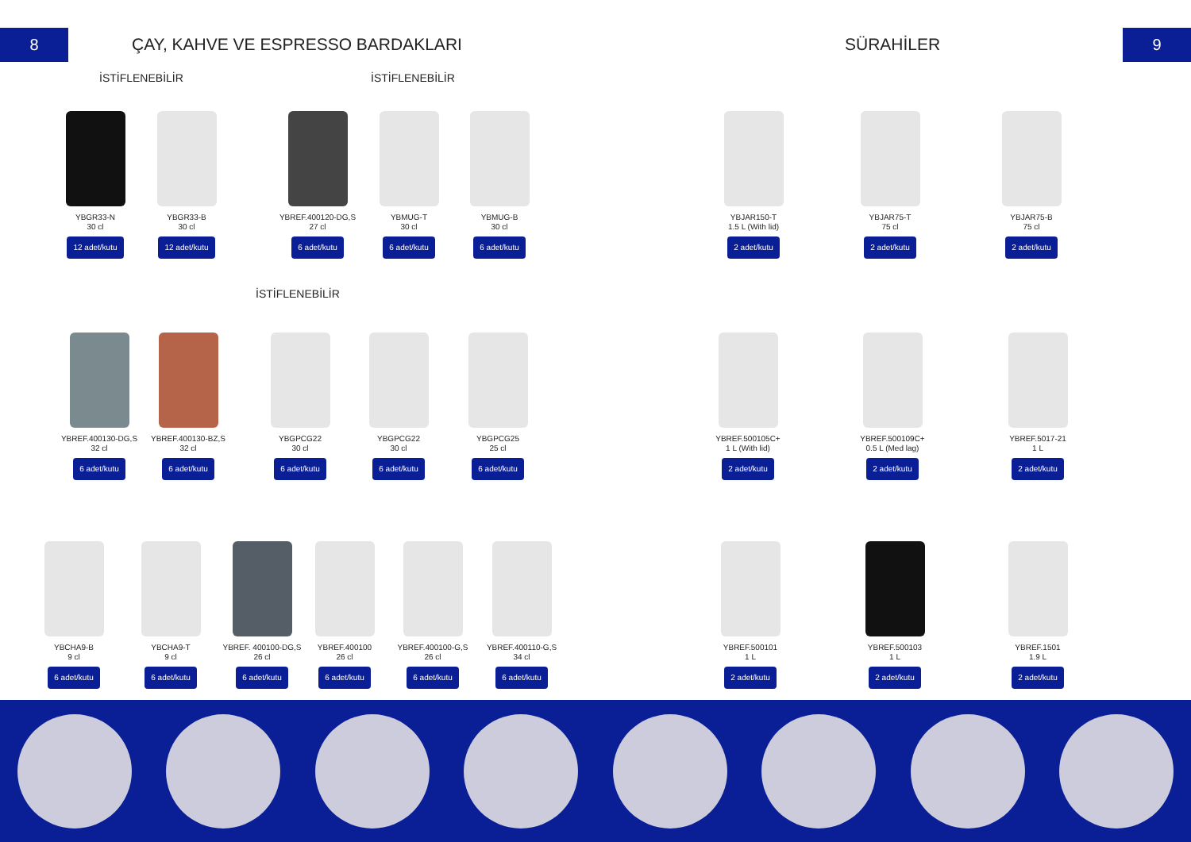8
ÇAY, KAHVE VE ESPRESSO BARDAKLARI
SÜRAHİLER 9
İSTİFLENEBİLİR İSTİFLENEBİLİR
İSTİFLENEBİLİR
YBGR33-N
30 cl
12 adet/kutu
YBGR33-B
30 cl
12 adet/kutu
YBREF.400120-DG,S
27 cl
6 adet/kutu
YBMUG-T
30 cl
6 adet/kutu
YBMUG-B
30 cl
6 adet/kutu
YBJAR150-T
1.5 L (With lid)
2 adet/kutu
YBJAR75-T
75 cl
2 adet/kutu
YBJAR75-B
75 cl
2 adet/kutu
YBREF.400130-DG,S
32 cl
6 adet/kutu
YBREF.400130-BZ,S
32 cl
6 adet/kutu
YBGPCG22
30 cl
6 adet/kutu
YBGPCG22
30 cl
6 adet/kutu
YBGPCG25
25 cl
6 adet/kutu
YBREF.500105C+
1 L (With lid)
2 adet/kutu
YBREF.500109C+
0.5 L (Med lag)
2 adet/kutu
YBREF.5017-21
1 L
2 adet/kutu
YBCHA9-B
9 cl
6 adet/kutu
YBCHA9-T
9 cl
6 adet/kutu
YBREF. 400100-DG,S
26 cl
6 adet/kutu
YBREF.400100
26 cl
6 adet/kutu
YBREF.400100-G,S
26 cl
6 adet/kutu
YBREF.400110-G,S
34 cl
6 adet/kutu
YBREF.500101
1 L
2 adet/kutu
YBREF.500103
1 L
2 adet/kutu
YBREF.1501
1.9 L
2 adet/kutu